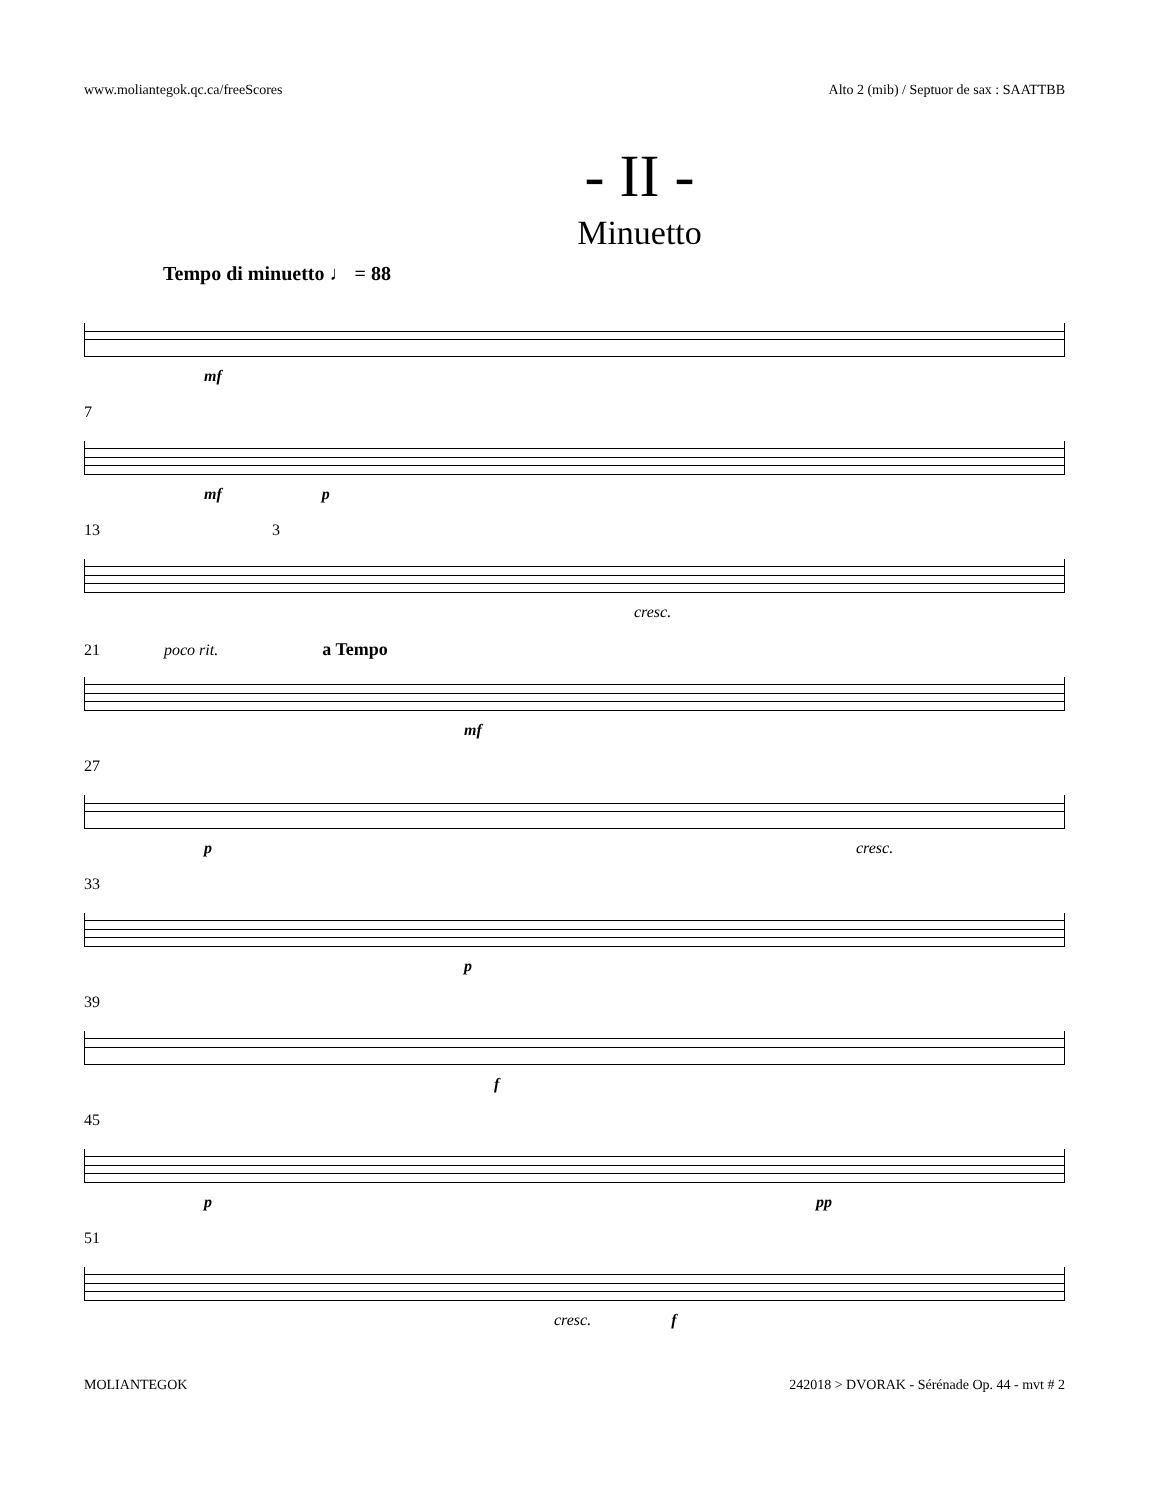www.moliantegok.qc.ca/freeScores Alto 2 (mib) / Septuor de sax : SAATTBB
- II -
Minuetto
Tempo di minuetto ♩ = 88
mf
7
mf p
13 3
cresc.
21 poco rit. a Tempo
mf
27
p cresc.
33
p
39
f
45
p pp
51
cresc. f
MOLIANTEGOK 242018 > DVORAK - Sérénade Op. 44 - mvt # 2